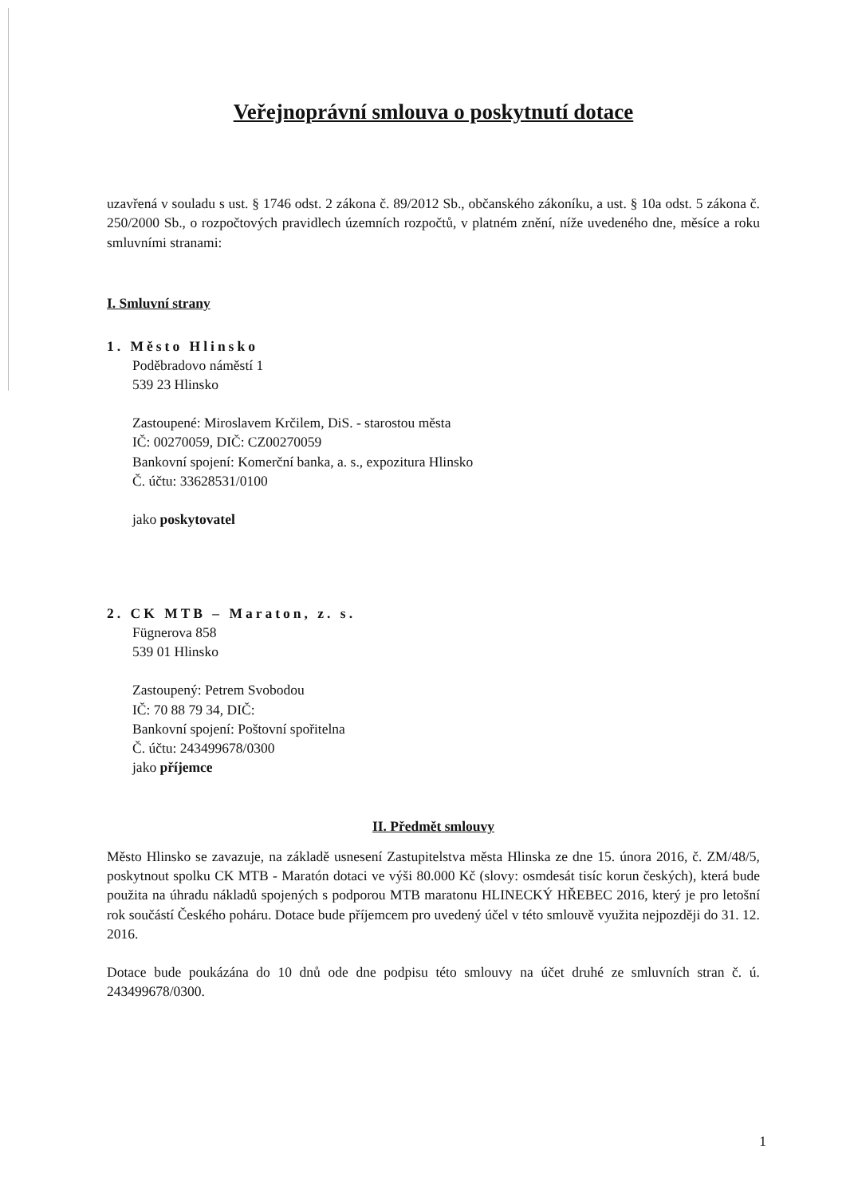Veřejnoprávní smlouva o poskytnutí dotace
uzavřená v souladu s ust. § 1746 odst. 2 zákona č. 89/2012 Sb., občanského zákoníku, a ust. § 10a odst. 5 zákona č. 250/2000 Sb., o rozpočtových pravidlech územních rozpočtů, v platném znění, níže uvedeného dne, měsíce a roku smluvními stranami:
I. Smluvní strany
1. Město Hlinsko
Poděbradovo náměstí 1
539 23 Hlinsko
Zastoupené: Miroslavem Krčilem, DiS. - starostou města
IČ: 00270059, DIČ: CZ00270059
Bankovní spojení: Komerční banka, a. s., expozitura Hlinsko
Č. účtu: 33628531/0100
jako poskytovatel
2. CK MTB – Maraton, z. s.
Fügnerova 858
539 01 Hlinsko
Zastoupený: Petrem Svobodou
IČ: 70 88 79 34, DIČ:
Bankovní spojení: Poštovní spořitelna
Č. účtu: 243499678/0300
jako příjemce
II. Předmět smlouvy
Město Hlinsko se zavazuje, na základě usnesení Zastupitelstva města Hlinska ze dne 15. února 2016, č. ZM/48/5, poskytnout spolku CK MTB - Maratón dotaci ve výši 80.000 Kč (slovy: osmdesát tisíc korun českých), která bude použita na úhradu nákladů spojených s podporou MTB maratonu HLINECKÝ HŘEBEC 2016, který je pro letošní rok součástí Českého poháru. Dotace bude příjemcem pro uvedený účel v této smlouvě využita nejpozději do 31. 12. 2016.
Dotace bude poukázána do 10 dnů ode dne podpisu této smlouvy na účet druhé ze smluvních stran č. ú. 243499678/0300.
1